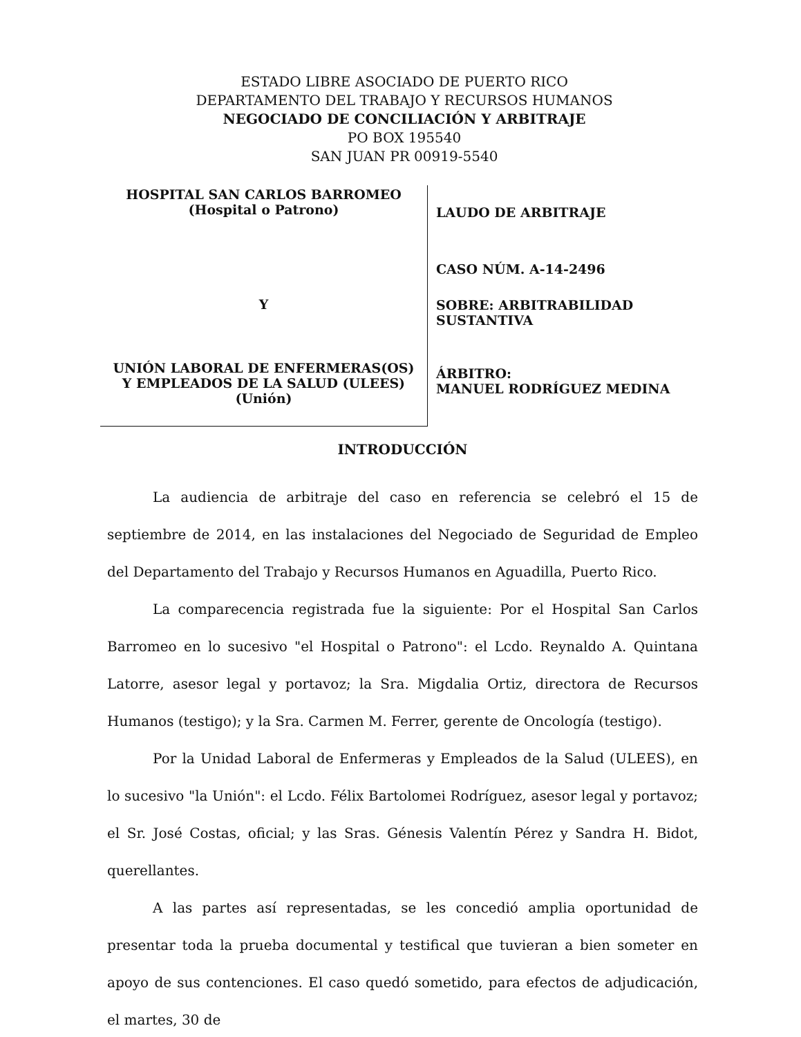ESTADO LIBRE ASOCIADO DE PUERTO RICO
DEPARTAMENTO DEL TRABAJO Y RECURSOS HUMANOS
NEGOCIADO DE CONCILIACIÓN Y ARBITRAJE
PO BOX 195540
SAN JUAN PR 00919-5540
HOSPITAL SAN CARLOS BARROMEO
(Hospital o Patrono)
Y
UNIÓN LABORAL DE ENFERMERAS(OS)
Y EMPLEADOS DE LA SALUD (ULEES)
(Unión)
LAUDO DE ARBITRAJE
CASO NÚM. A-14-2496
SOBRE: ARBITRABILIDAD
SUSTANTIVA
ÁRBITRO:
MANUEL RODRÍGUEZ MEDINA
INTRODUCCIÓN
La audiencia de arbitraje del caso en referencia se celebró el 15 de septiembre de 2014, en las instalaciones del Negociado de Seguridad de Empleo del Departamento del Trabajo y Recursos Humanos en Aguadilla, Puerto Rico.
La comparecencia registrada fue la siguiente: Por el Hospital San Carlos Barromeo en lo sucesivo "el Hospital o Patrono": el Lcdo. Reynaldo A. Quintana Latorre, asesor legal y portavoz; la Sra. Migdalia Ortiz, directora de Recursos Humanos (testigo); y la Sra. Carmen M. Ferrer, gerente de Oncología (testigo).
Por la Unidad Laboral de Enfermeras y Empleados de la Salud (ULEES), en lo sucesivo "la Unión": el Lcdo. Félix Bartolomei Rodríguez, asesor legal y portavoz; el Sr. José Costas, oficial; y las Sras. Génesis Valentín Pérez y Sandra H. Bidot, querellantes.
A las partes así representadas, se les concedió amplia oportunidad de presentar toda la prueba documental y testifical que tuvieran a bien someter en apoyo de sus contenciones. El caso quedó sometido, para efectos de adjudicación, el martes, 30 de